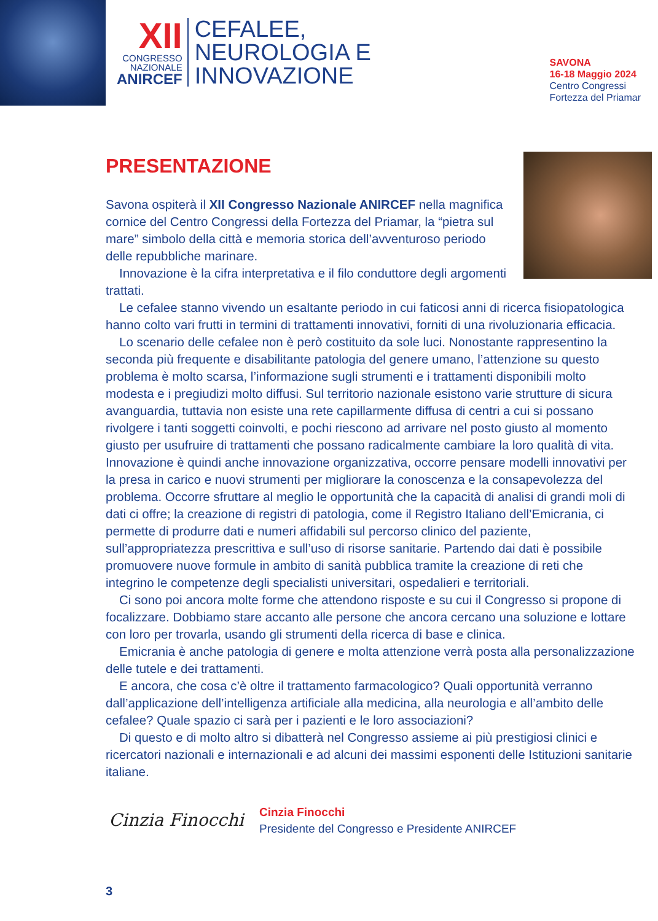XII
CONGRESSO
NAZIONALE
ANIRCEF
CEFALEE,
NEUROLOGIA E
INNOVAZIONE
SAVONA
16-18 Maggio 2024
Centro Congressi
Fortezza del Priamar
PRESENTAZIONE
Savona ospiterà il XII Congresso Nazionale ANIRCEF nella magnifica cornice del Centro Congressi della Fortezza del Priamar, la “pietra sul mare” simbolo della città e memoria storica dell’avventuroso periodo delle repubbliche marinare.
Innovazione è la cifra interpretativa e il filo conduttore degli argomenti trattati.
Le cefalee stanno vivendo un esaltante periodo in cui faticosi anni di ricerca fisiopatologica hanno colto vari frutti in termini di trattamenti innovativi, forniti di una rivoluzionaria efficacia.
Lo scenario delle cefalee non è però costituito da sole luci. Nonostante rappresentino la seconda più frequente e disabilitante patologia del genere umano, l’attenzione su questo problema è molto scarsa, l’informazione sugli strumenti e i trattamenti disponibili molto modesta e i pregiudizi molto diffusi. Sul territorio nazionale esistono varie strutture di sicura avanguardia, tuttavia non esiste una rete capillarmente diffusa di centri a cui si possano rivolgere i tanti soggetti coinvolti, e pochi riescono ad arrivare nel posto giusto al momento giusto per usufruire di trattamenti che possano radicalmente cambiare la loro qualità di vita. Innovazione è quindi anche innovazione organizzativa, occorre pensare modelli innovativi per la presa in carico e nuovi strumenti per migliorare la conoscenza e la consapevolezza del problema. Occorre sfruttare al meglio le opportunità che la capacità di analisi di grandi moli di dati ci offre; la creazione di registri di patologia, come il Registro Italiano dell’Emicrania, ci permette di produrre dati e numeri affidabili sul percorso clinico del paziente, sull’appropriatezza prescrittiva e sull’uso di risorse sanitarie. Partendo dai dati è possibile promuovere nuove formule in ambito di sanità pubblica tramite la creazione di reti che integrino le competenze degli specialisti universitari, ospedalieri e territoriali.
Ci sono poi ancora molte forme che attendono risposte e su cui il Congresso si propone di focalizzare. Dobbiamo stare accanto alle persone che ancora cercano una soluzione e lottare con loro per trovarla, usando gli strumenti della ricerca di base e clinica.
Emicrania è anche patologia di genere e molta attenzione verrà posta alla personalizzazione delle tutele e dei trattamenti.
E ancora, che cosa c’è oltre il trattamento farmacologico? Quali opportunità verranno dall’applicazione dell’intelligenza artificiale alla medicina, alla neurologia e all’ambito delle cefalee? Quale spazio ci sarà per i pazienti e le loro associazioni?
Di questo e di molto altro si dibatterà nel Congresso assieme ai più prestigiosi clinici e ricercatori nazionali e internazionali e ad alcuni dei massimi esponenti delle Istituzioni sanitarie italiane.
Cinzia Finocchi
Cinzia Finocchi
Presidente del Congresso e Presidente ANIRCEF
3